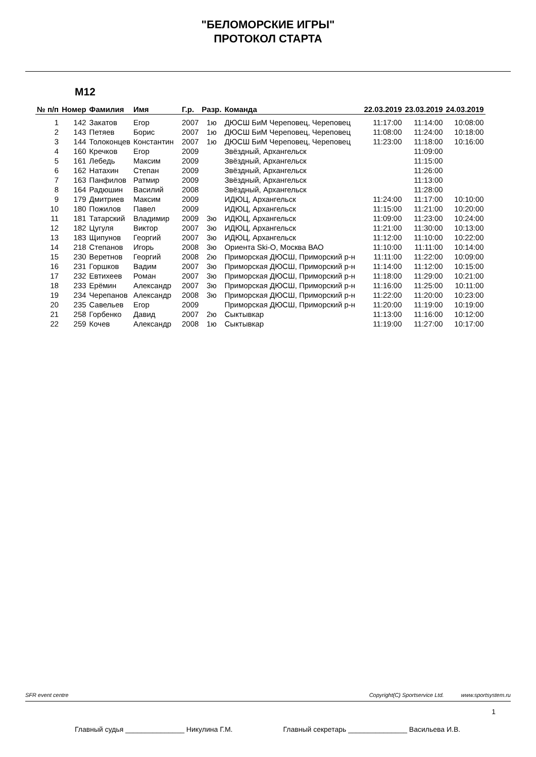"БЕЛОМОРСКИЕ ИГРЫ"
ПРОТОКОЛ СТАРТА
М12
| № п/п | Номер | Фамилия | Имя | Г.р. | Разр. | Команда | 22.03.2019 | 23.03.2019 | 24.03.2019 |
| --- | --- | --- | --- | --- | --- | --- | --- | --- | --- |
| 1 | 142 | Закатов | Егор | 2007 | 1ю | ДЮСШ БиМ Череповец, Череповец | 11:17:00 | 11:14:00 | 10:08:00 |
| 2 | 143 | Петяев | Борис | 2007 | 1ю | ДЮСШ БиМ Череповец, Череповец | 11:08:00 | 11:24:00 | 10:18:00 |
| 3 | 144 | Толоконцев | Константин | 2007 | 1ю | ДЮСШ БиМ Череповец, Череповец | 11:23:00 | 11:18:00 | 10:16:00 |
| 4 | 160 | Кречков | Егор | 2009 | | Звёздный, Архангельск | | 11:09:00 | |
| 5 | 161 | Лебедь | Максим | 2009 | | Звёздный, Архангельск | | 11:15:00 | |
| 6 | 162 | Натахин | Степан | 2009 | | Звёздный, Архангельск | | 11:26:00 | |
| 7 | 163 | Панфилов | Ратмир | 2009 | | Звёздный, Архангельск | | 11:13:00 | |
| 8 | 164 | Радюшин | Василий | 2008 | | Звёздный, Архангельск | | 11:28:00 | |
| 9 | 179 | Дмитриев | Максим | 2009 | | ИДЮЦ, Архангельск | 11:24:00 | 11:17:00 | 10:10:00 |
| 10 | 180 | Пожилов | Павел | 2009 | | ИДЮЦ, Архангельск | 11:15:00 | 11:21:00 | 10:20:00 |
| 11 | 181 | Татарский | Владимир | 2009 | 3ю | ИДЮЦ, Архангельск | 11:09:00 | 11:23:00 | 10:24:00 |
| 12 | 182 | Цугуля | Виктор | 2007 | 3ю | ИДЮЦ, Архангельск | 11:21:00 | 11:30:00 | 10:13:00 |
| 13 | 183 | Щипунов | Георгий | 2007 | 3ю | ИДЮЦ, Архангельск | 11:12:00 | 11:10:00 | 10:22:00 |
| 14 | 218 | Степанов | Игорь | 2008 | 3ю | Ориента Ski-O, Москва ВАО | 11:10:00 | 11:11:00 | 10:14:00 |
| 15 | 230 | Веретнов | Георгий | 2008 | 2ю | Приморская ДЮСШ, Приморский р-н | 11:11:00 | 11:22:00 | 10:09:00 |
| 16 | 231 | Горшков | Вадим | 2007 | 3ю | Приморская ДЮСШ, Приморский р-н | 11:14:00 | 11:12:00 | 10:15:00 |
| 17 | 232 | Евтихеев | Роман | 2007 | 3ю | Приморская ДЮСШ, Приморский р-н | 11:18:00 | 11:29:00 | 10:21:00 |
| 18 | 233 | Ерёмин | Александр | 2007 | 3ю | Приморская ДЮСШ, Приморский р-н | 11:16:00 | 11:25:00 | 10:11:00 |
| 19 | 234 | Черепанов | Александр | 2008 | 3ю | Приморская ДЮСШ, Приморский р-н | 11:22:00 | 11:20:00 | 10:23:00 |
| 20 | 235 | Савельев | Егор | 2009 | | Приморская ДЮСШ, Приморский р-н | 11:20:00 | 11:19:00 | 10:19:00 |
| 21 | 258 | Горбенко | Давид | 2007 | 2ю | Сыктывкар | 11:13:00 | 11:16:00 | 10:12:00 |
| 22 | 259 | Кочев | Александр | 2008 | 1ю | Сыктывкар | 11:19:00 | 11:27:00 | 10:17:00 |
SFR event centre Copyright(C) Sportservice Ltd. www.sportsystem.ru
1
Главный судья _______________ Никулина Г.М. Главный секретарь _______________ Васильева И.В.